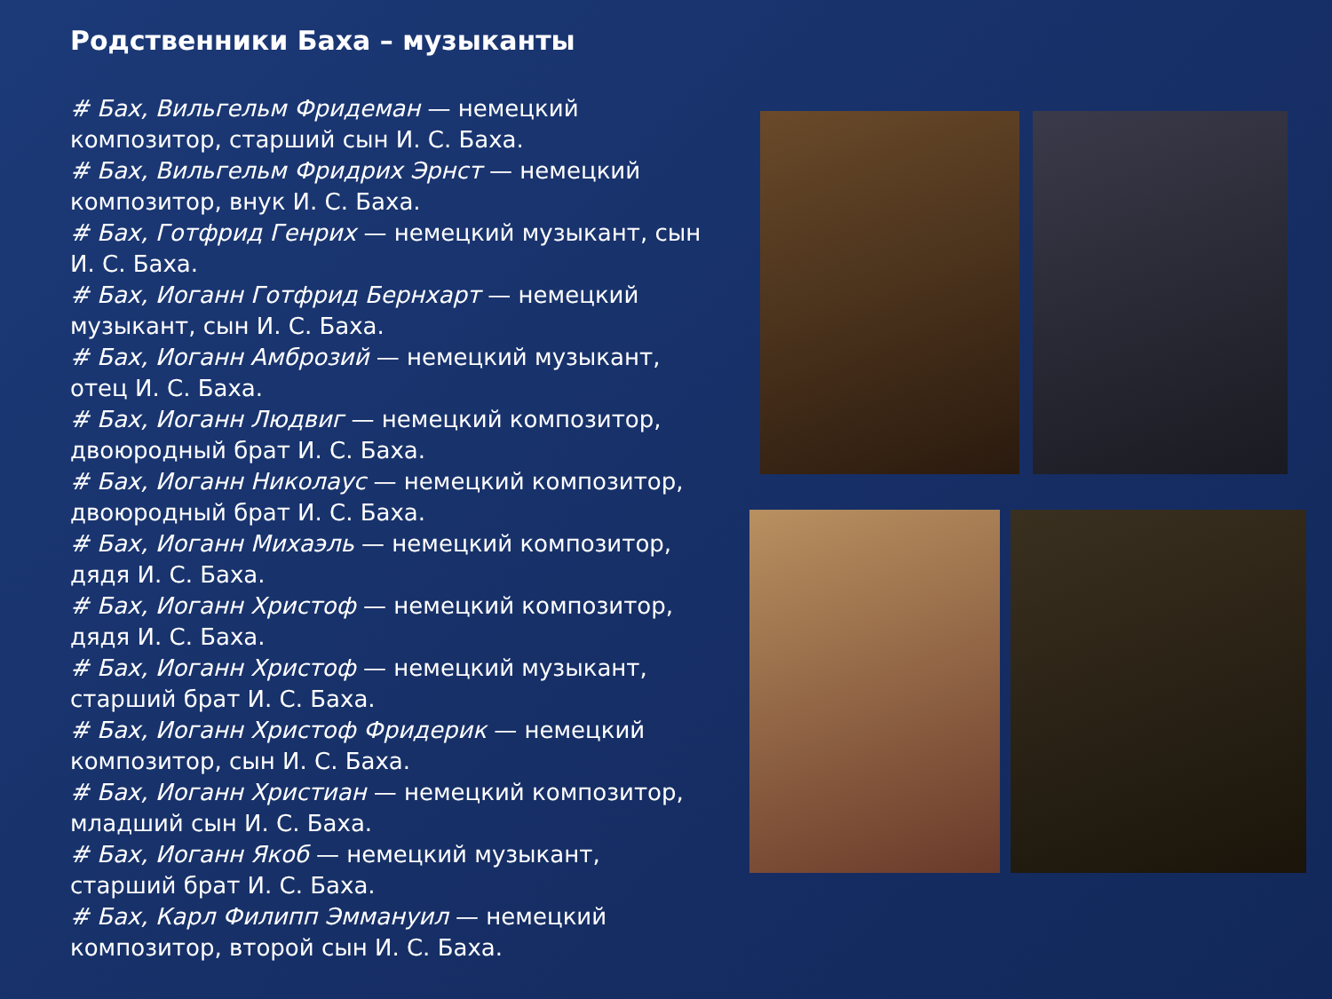Родственники Баха – музыканты
# Бах, Вильгельм Фридеман — немецкий композитор, старший сын И. С. Баха.
# Бах, Вильгельм Фридрих Эрнст — немецкий композитор, внук И. С. Баха.
# Бах, Готфрид Генрих — немецкий музыкант, сын И. С. Баха.
# Бах, Иоганн Готфрид Бернхарт — немецкий музыкант, сын И. С. Баха.
# Бах, Иоганн Амброзий — немецкий музыкант, отец И. С. Баха.
# Бах, Иоганн Людвиг — немецкий композитор, двоюродный брат И. С. Баха.
# Бах, Иоганн Николаус — немецкий композитор, двоюродный брат И. С. Баха.
# Бах, Иоганн Михаэль — немецкий композитор, дядя И. С. Баха.
# Бах, Иоганн Христоф — немецкий композитор, дядя И. С. Баха.
# Бах, Иоганн Христоф — немецкий музыкант, старший брат И. С. Баха.
# Бах, Иоганн Христоф Фридерик — немецкий композитор, сын И. С. Баха.
# Бах, Иоганн Христиан — немецкий композитор, младший сын И. С. Баха.
# Бах, Иоганн Якоб — немецкий музыкант, старший брат И. С. Баха.
# Бах, Карл Филипп Эммануил — немецкий композитор, второй сын И. С. Баха.